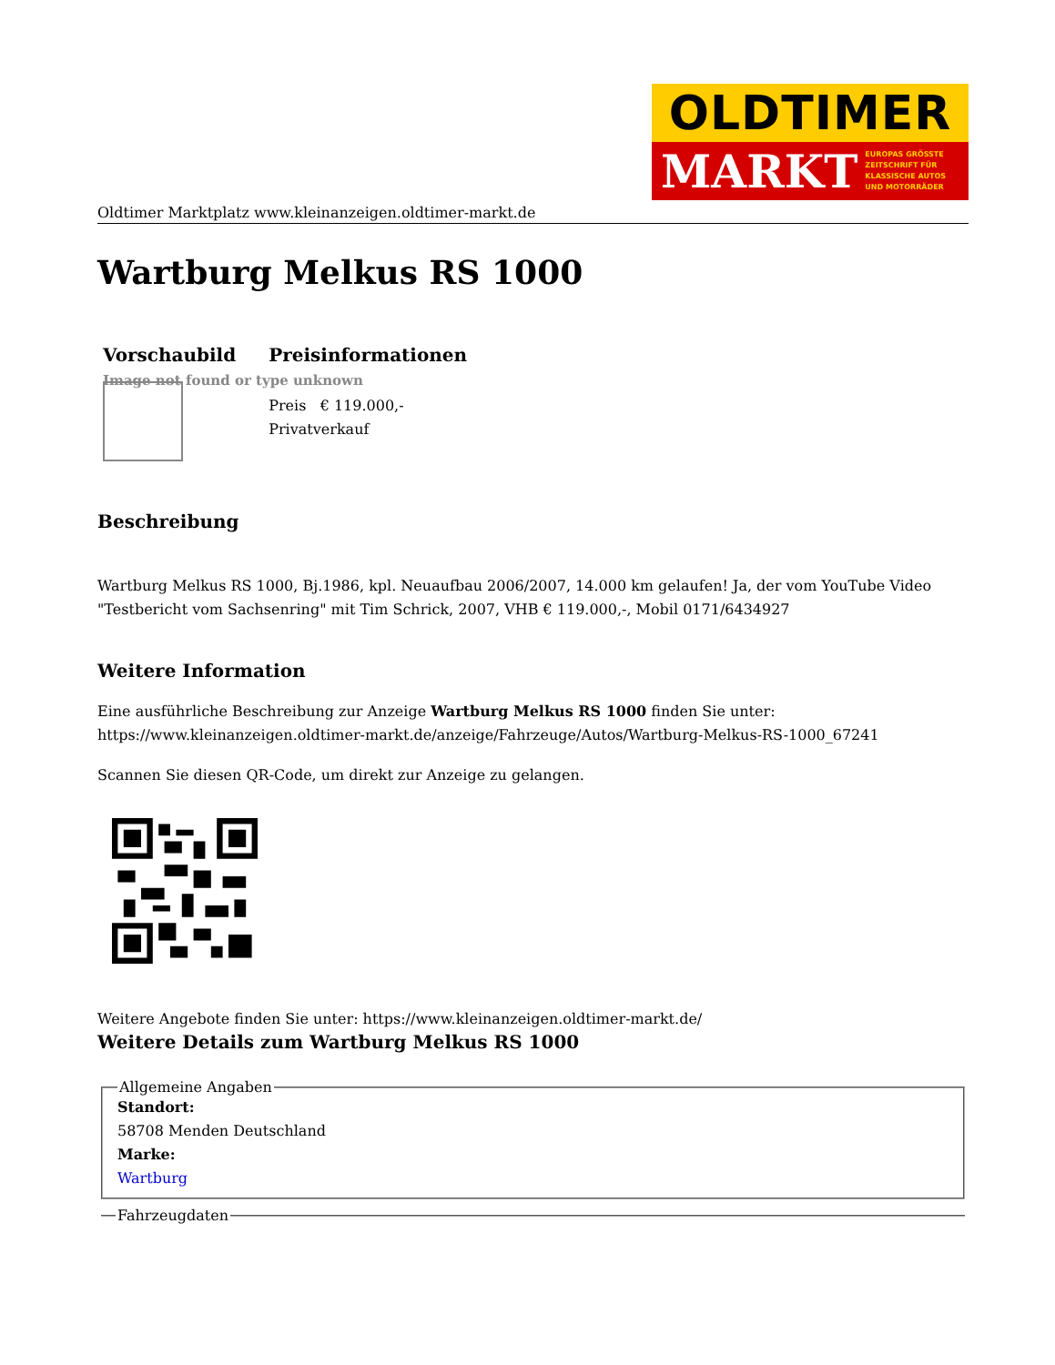OLDTIMER
MARKT EUROPAS GRÖSSTE
ZEITSCHRIFT FÜR
KLASSISCHE AUTOS
UND MOTORRÄDER
Oldtimer Marktplatz www.kleinanzeigen.oldtimer-markt.de
Wartburg Melkus RS 1000
| Vorschaubild | Preisinformationen |
| --- | --- |
| Image not found or type unknown | |
| | Preis € 119.000,- Privatverkauf |
Beschreibung
Wartburg Melkus RS 1000, Bj.1986, kpl. Neuaufbau 2006/2007, 14.000 km gelaufen! Ja, der vom YouTube Video "Testbericht vom Sachsenring" mit Tim Schrick, 2007, VHB € 119.000,-, Mobil 0171/6434927
Weitere Information
Eine ausführliche Beschreibung zur Anzeige Wartburg Melkus RS 1000 finden Sie unter: https://www.kleinanzeigen.oldtimer-markt.de/anzeige/Fahrzeuge/Autos/Wartburg-Melkus-RS-1000_67241
Scannen Sie diesen QR-Code, um direkt zur Anzeige zu gelangen.
Weitere Angebote finden Sie unter: https://www.kleinanzeigen.oldtimer-markt.de/
Weitere Details zum Wartburg Melkus RS 1000
Allgemeine Angaben
Standort:
58708 Menden Deutschland
Marke:
Wartburg
Fahrzeugdaten